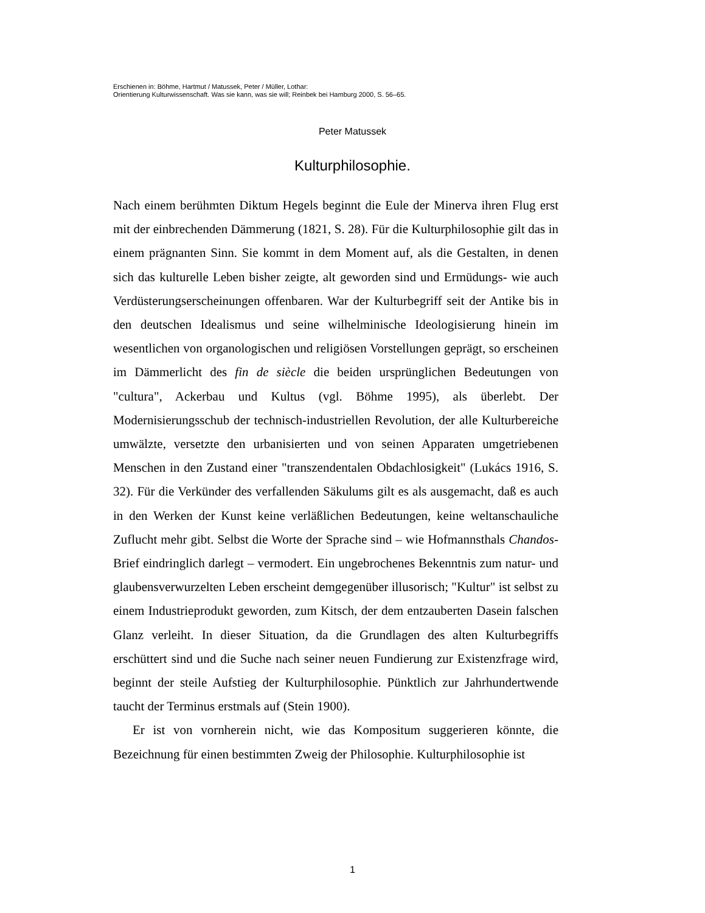Erschienen in: Böhme, Hartmut / Matussek, Peter / Müller, Lothar:
Orientierung Kulturwissenschaft. Was sie kann, was sie will; Reinbek bei Hamburg 2000, S. 56–65.
Peter Matussek
Kulturphilosophie.
Nach einem berühmten Diktum Hegels beginnt die Eule der Minerva ihren Flug erst mit der einbrechenden Dämmerung (1821, S. 28). Für die Kulturphilosophie gilt das in einem prägnanten Sinn. Sie kommt in dem Moment auf, als die Gestalten, in denen sich das kulturelle Leben bisher zeigte, alt geworden sind und Ermüdungs- wie auch Verdüsterungserscheinungen offenbaren. War der Kulturbegriff seit der Antike bis in den deutschen Idealismus und seine wilhelminische Ideologisierung hinein im wesentlichen von organologischen und religiösen Vorstellungen geprägt, so erscheinen im Dämmerlicht des fin de siècle die beiden ursprünglichen Bedeutungen von "cultura", Ackerbau und Kultus (vgl. Böhme 1995), als überlebt. Der Modernisierungsschub der technisch-industriellen Revolution, der alle Kulturbereiche umwälzte, versetzte den urbanisierten und von seinen Apparaten umgetriebenen Menschen in den Zustand einer "transzendentalen Obdachlosigkeit" (Lukács 1916, S. 32). Für die Verkünder des verfallenden Säkulums gilt es als ausgemacht, daß es auch in den Werken der Kunst keine verläßlichen Bedeutungen, keine weltanschauliche Zuflucht mehr gibt. Selbst die Worte der Sprache sind – wie Hofmannsthals Chandos-Brief eindringlich darlegt – vermodert. Ein ungebrochenes Bekenntnis zum natur- und glaubensverwurzelten Leben erscheint demgegenüber illusorisch; "Kultur" ist selbst zu einem Industrieprodukt geworden, zum Kitsch, der dem entzauberten Dasein falschen Glanz verleiht. In dieser Situation, da die Grundlagen des alten Kulturbegriffs erschüttert sind und die Suche nach seiner neuen Fundierung zur Existenzfrage wird, beginnt der steile Aufstieg der Kulturphilosophie. Pünktlich zur Jahrhundertwende taucht der Terminus erstmals auf (Stein 1900).
Er ist von vornherein nicht, wie das Kompositum suggerieren könnte, die Bezeichnung für einen bestimmten Zweig der Philosophie. Kulturphilosophie ist
1